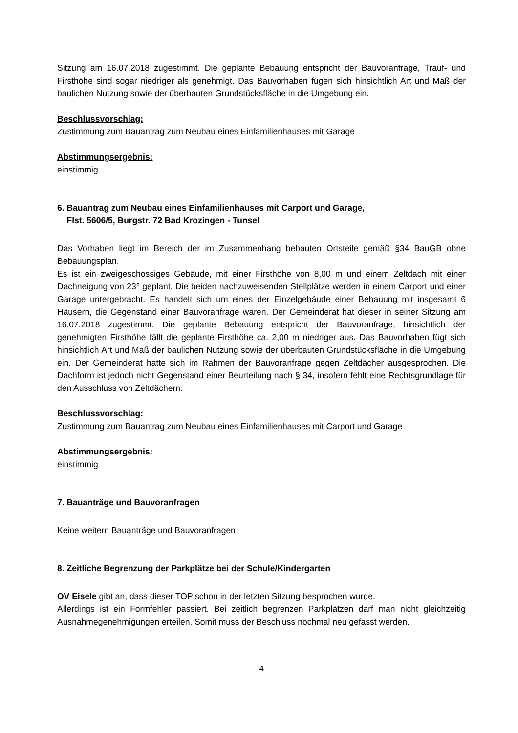Sitzung am 16.07.2018 zugestimmt. Die geplante Bebauung entspricht der Bauvoranfrage, Trauf- und Firsthöhe sind sogar niedriger als genehmigt. Das Bauvorhaben fügen sich hinsichtlich Art und Maß der baulichen Nutzung sowie der überbauten Grundstücksfläche in die Umgebung ein.
Beschlussvorschlag:
Zustimmung zum Bauantrag zum Neubau eines Einfamilienhauses mit Garage
Abstimmungsergebnis:
einstimmig
6. Bauantrag zum Neubau eines Einfamilienhauses mit Carport und Garage,
Flst. 5606/5, Burgstr. 72 Bad Krozingen - Tunsel
Das Vorhaben liegt im Bereich der im Zusammenhang bebauten Ortsteile gemäß §34 BauGB ohne Bebauungsplan.
Es ist ein zweigeschossiges Gebäude, mit einer Firsthöhe von 8,00 m und einem Zeltdach mit einer Dachneigung von 23° geplant. Die beiden nachzuweisenden Stellplätze werden in einem Carport und einer Garage untergebracht. Es handelt sich um eines der Einzelgebäude einer Bebauung mit insgesamt 6 Häusern, die Gegenstand einer Bauvoranfrage waren. Der Gemeinderat hat dieser in seiner Sitzung am 16.07.2018 zugestimmt. Die geplante Bebauung entspricht der Bauvoranfrage, hinsichtlich der genehmigten Firsthöhe fällt die geplante Firsthöhe ca. 2,00 m niedriger aus. Das Bauvorhaben fügt sich hinsichtlich Art und Maß der baulichen Nutzung sowie der überbauten Grundstücksfläche in die Umgebung ein. Der Gemeinderat hatte sich im Rahmen der Bauvoranfrage gegen Zeltdächer ausgesprochen. Die Dachform ist jedoch nicht Gegenstand einer Beurteilung nach § 34, insofern fehlt eine Rechtsgrundlage für den Ausschluss von Zeltdächern.
Beschlussvorschlag:
Zustimmung zum Bauantrag zum Neubau eines Einfamilienhauses mit Carport und Garage
Abstimmungsergebnis:
einstimmig
7. Bauanträge und Bauvoranfragen
Keine weitern Bauanträge und Bauvoranfragen
8. Zeitliche Begrenzung der Parkplätze bei der Schule/Kindergarten
OV Eisele gibt an, dass dieser TOP schon in der letzten Sitzung besprochen wurde.
Allerdings ist ein Formfehler passiert. Bei zeitlich begrenzen Parkplätzen darf man nicht gleichzeitig Ausnahmegenehmigungen erteilen. Somit muss der Beschluss nochmal neu gefasst werden.
4